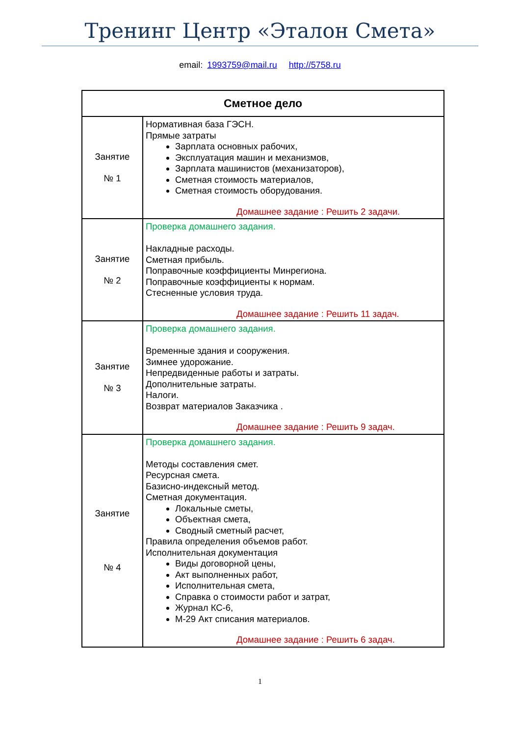Тренинг Центр «Эталон Смета»
email: 1993759@mail.ru http://5758.ru
| Сметное дело | |
| --- | --- |
| Занятие № 1 | Нормативная база ГЭСН. Прямые затраты Зарплата основных рабочих, Эксплуатация машин и механизмов, Зарплата машинистов (механизаторов), Сметная стоимость материалов, Сметная стоимость оборудования. Домашнее задание : Решить 2 задачи. |
| Занятие № 2 | Проверка домашнего задания. Накладные расходы. Сметная прибыль. Поправочные коэффициенты Минрегиона. Поправочные коэффициенты к нормам. Стесненные условия труда. Домашнее задание : Решить 11 задач. |
| Занятие № 3 | Проверка домашнего задания. Временные здания и сооружения. Зимнее удорожание. Непредвиденные работы и затраты. Дополнительные затраты. Налоги. Возврат материалов Заказчика . Домашнее задание : Решить 9 задач. |
| Занятие № 4 | Проверка домашнего задания. Методы составления смет. Ресурсная смета. Базисно-индексный метод. Сметная документация. Локальные сметы, Объектная смета, Сводный сметный расчет, Правила определения объемов работ. Исполнительная документация Виды договорной цены, Акт выполненных работ, Исполнительная смета, Справка о стоимости работ и затрат, Журнал КС-6, М-29 Акт списания материалов. Домашнее задание : Решить 6 задач. |
1